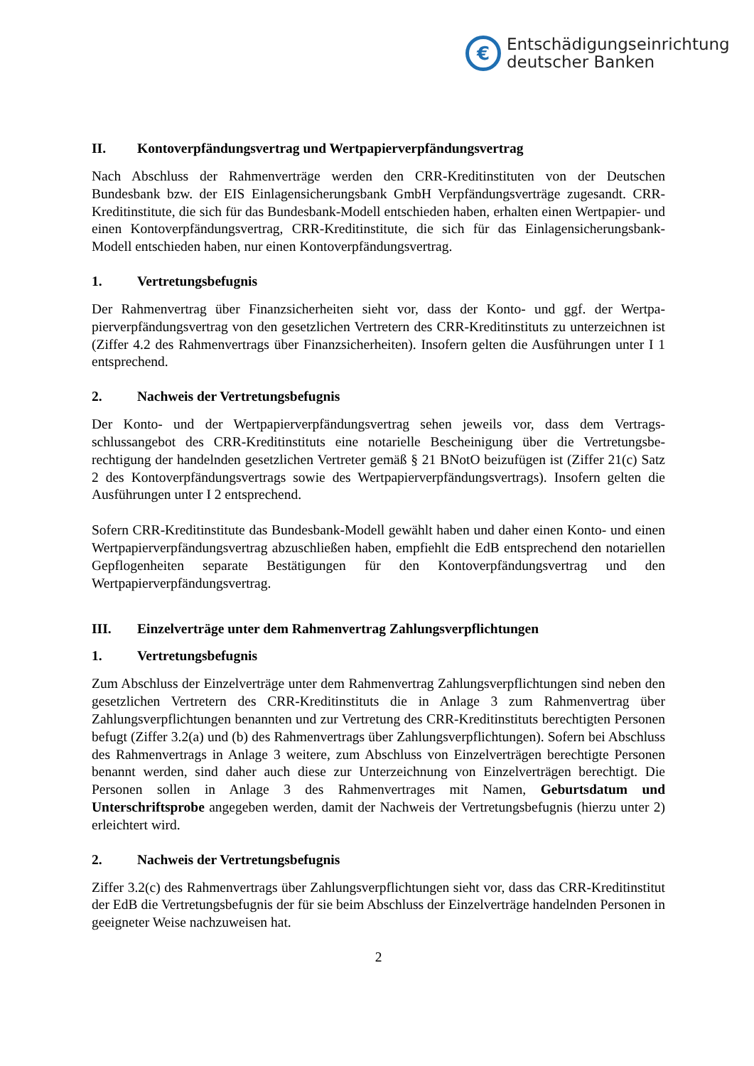€
Entschädigungseinrichtung
deutscher Banken
II. Kontoverpfändungsvertrag und Wertpapierverpfändungsvertrag
Nach Abschluss der Rahmenverträge werden den CRR-Kreditinstituten von der Deutschen Bundesbank bzw. der EIS Einlagensicherungsbank GmbH Verpfändungsverträge zugesandt. CRR-Kreditinstitute, die sich für das Bundesbank-Modell entschieden haben, erhalten einen Wertpapier- und einen Kontoverpfändungsvertrag, CRR-Kreditinstitute, die sich für das Ein­lagensicherungsbank-Modell entschieden haben, nur einen Kontoverpfändungsvertrag.
1. Vertretungsbefugnis
Der Rahmenvertrag über Finanzsicherheiten sieht vor, dass der Konto- und ggf. der Wertpa­pierverpfändungsvertrag von den gesetzlichen Vertretern des CRR-Kreditinstituts zu unter­zeichnen ist (Ziffer 4.2 des Rahmenvertrags über Finanzsicherheiten). Insofern gelten die Aus­führungen unter I 1 entsprechend.
2. Nachweis der Vertretungsbefugnis
Der Konto- und der Wertpapierverpfändungsvertrag sehen jeweils vor, dass dem Vertrags­schlussangebot des CRR-Kreditinstituts eine notarielle Bescheinigung über die Vertretungsbe­rechtigung der handelnden gesetzlichen Vertreter gemäß § 21 BNotO beizufügen ist (Zif­fer 21(c) Satz 2 des Kontoverpfändungsvertrags sowie des Wertpapierverpfändungsvertrags). Insofern gelten die Ausführungen unter I 2 entsprechend.
Sofern CRR-Kreditinstitute das Bundesbank-Modell gewählt haben und daher einen Konto- und einen Wertpapierverpfändungsvertrag abzuschließen haben, empfiehlt die EdB entspre­chend den notariellen Gepflogenheiten separate Bestätigungen für den Kontoverpfändungsver­trag und den Wertpapierverpfändungsvertrag.
III. Einzelverträge unter dem Rahmenvertrag Zahlungsverpflichtungen
1. Vertretungsbefugnis
Zum Abschluss der Einzelverträge unter dem Rahmenvertrag Zahlungsverpflichtungen sind neben den gesetzlichen Vertretern des CRR-Kreditinstituts die in Anlage 3 zum Rahmenver­trag über Zahlungsverpflichtungen benannten und zur Vertretung des CRR-Kreditinstituts be­rechtigten Personen befugt (Ziffer 3.2(a) und (b) des Rahmenvertrags über Zahlungsverpflich­tungen). Sofern bei Abschluss des Rahmenvertrags in Anlage 3 weitere, zum Abschluss von Einzelverträgen berechtigte Personen benannt werden, sind daher auch diese zur Unterzeich­nung von Einzelverträgen berechtigt. Die Personen sollen in Anlage 3 des Rahmenvertrages mit Namen, Geburtsdatum und Unterschriftsprobe angegeben werden, damit der Nachweis der Vertretungsbefugnis (hierzu unter 2) erleichtert wird.
2. Nachweis der Vertretungsbefugnis
Ziffer 3.2(c) des Rahmenvertrags über Zahlungsverpflichtungen sieht vor, dass das CRR-Kre­ditinstitut der EdB die Vertretungsbefugnis der für sie beim Abschluss der Einzelverträge han­delnden Personen in geeigneter Weise nachzuweisen hat.
2